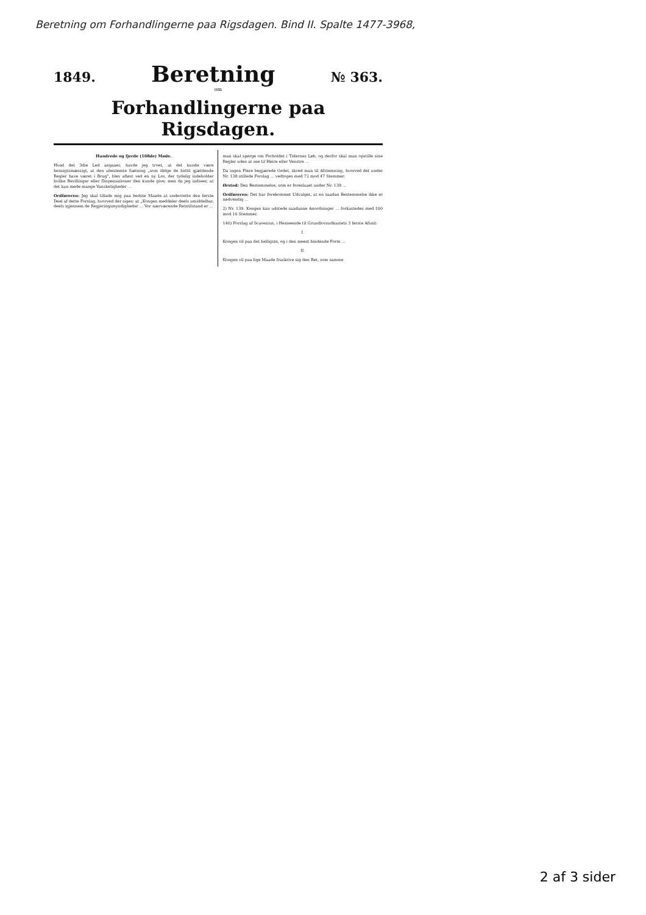Beretning om Forhandlingerne paa Rigsdagen. Bind II. Spalte 1477-3968,
1849. Beretning № 363.
om
Forhandlingerne paa Rigsdagen.
Hundrede og fjerde (108de) Møde.
Hvad det 3die Led angaaer, havde jeg troet, at det kunde være hensigtsmæssigt, at den ubestemte Sætning „som ifølge de hidtil gjældende Regler have været i Brug", blev afløst ved en ny Lov, der tydelig indeholder hvilke Bevillinger eller Dispensationer den kunde give; men da jeg indseer, at det kan møde mange Vanskeligheder ...
Ordføreren: Jeg skal tillade mig paa bedste Maade at underrette den første Deel af dette Forslag, hvorved der siges: at „Kongen meddeler deels umiddelbar, deels igjennem de Regjeringsmyndigheder ... Vor nærværende Retstilstand er ...
man skal spørge om Forholdet i Tidernes Løb, og derfor skal man opstille sine Regler uden at see til Høire eller Venstre ...
Da ingen Flere begjærede Ordet, skred man til Afstemning, hvorved det under Nr. 138 stillede Forslag ... vedtoges med 72 mod 47 Stemmer.
Ørsted: Den Bestemmelse, som er foreslaaet under Nr. 139 ...
Ordføreren: Det har forekommet Udvalget, at en saadan Bestemmelse ikke er nødvendig ...
2) Nr. 139. Kongen kan udstede saadanne Anordninger ... forkastedes med 100 mod 10 Stemmer.
140) Forslag af Scavenius, i Henseende til Grundlovsudkastets 3 første Afsnit:
I.
Kongen vil paa det helligste, og i den meest bindende Form ...
II.
Kongen vil paa lige Maade fraskrive sig den Ret, som samme
2 af 3 sider